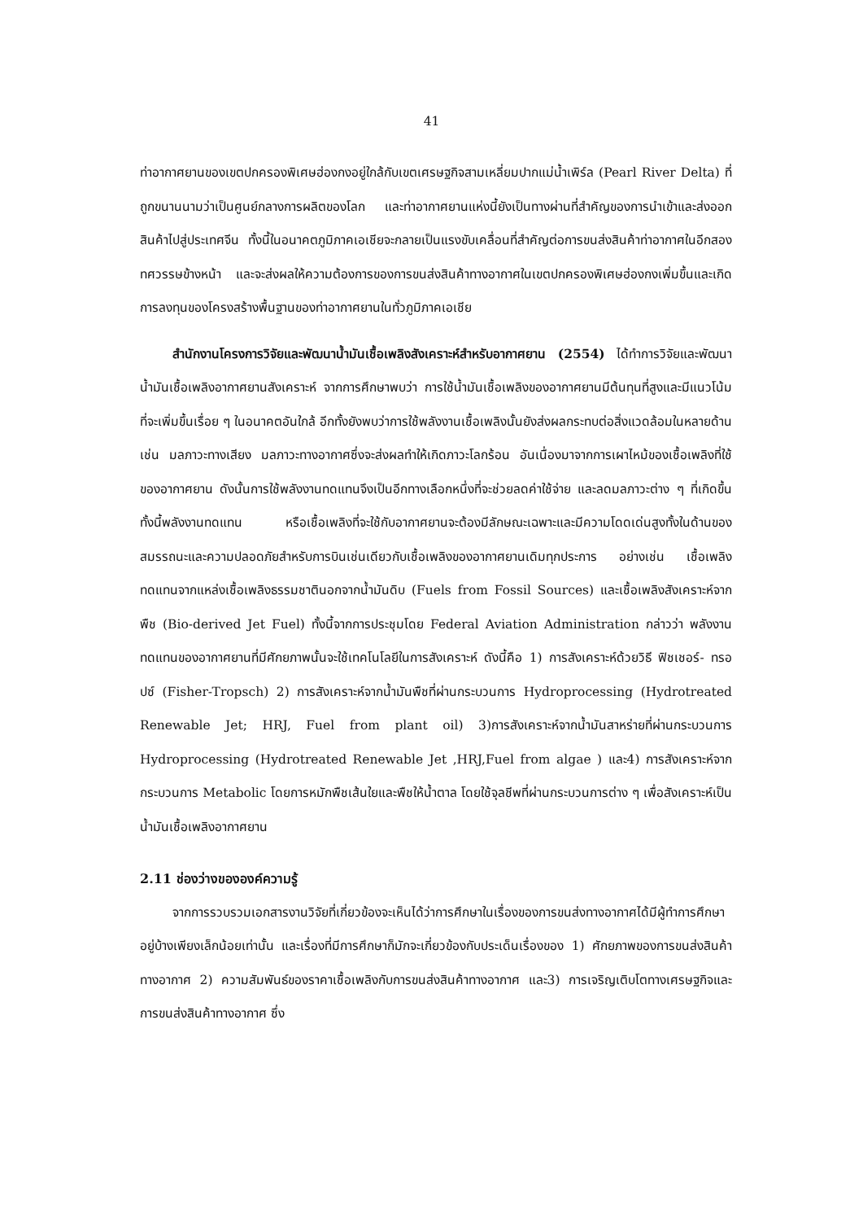41
ท่าอากาศยานของเขตปกครองพิเศษฮ่องกงอยู่ใกล้กับเขตเศรษฐกิจสามเหลี่ยมปากแม่น้ำเพิร์ล (Pearl River Delta) ที่ถูกขนานนามว่าเป็นศูนย์กลางการผลิตของโลก และท่าอากาศยานแห่งนี้ยังเป็นทางผ่านที่สำคัญของการนำเข้าและส่งออกสินค้าไปสู่ประเทศจีน ทั้งนี้ในอนาคตภูมิภาคเอเชียจะกลายเป็นแรงขับเคลื่อนที่สำคัญต่อการขนส่งสินค้าท่าอากาศในอีกสองทศวรรษข้างหน้า และจะส่งผลให้ความต้องการของการขนส่งสินค้าทางอากาศในเขตปกครองพิเศษฮ่องกงเพิ่มขึ้นและเกิดการลงทุนของโครงสร้างพื้นฐานของท่าอากาศยานในทั่วภูมิภาคเอเชีย
สำนักงานโครงการวิจัยและพัฒนาน้ำมันเชื้อเพลิงสังเคราะห์สำหรับอากาศยาน (2554) ได้ทำการวิจัยและพัฒนาน้ำมันเชื้อเพลิงอากาศยานสังเคราะห์ จากการศึกษาพบว่า การใช้น้ำมันเชื้อเพลิงของอากาศยานมีต้นทุนที่สูงและมีแนวโน้มที่จะเพิ่มขึ้นเรื่อย ๆ ในอนาคตอันใกล้ อีกทั้งยังพบว่าการใช้พลังงานเชื้อเพลิงนั้นยังส่งผลกระทบต่อสิ่งแวดล้อมในหลายด้าน เช่น มลภาวะทางเสียง มลภาวะทางอากาศซึ่งจะส่งผลทำให้เกิดภาวะโลกร้อน อันเนื่องมาจากการเผาไหม้ของเชื้อเพลิงที่ใช้ของอากาศยาน ดังนั้นการใช้พลังงานทดแทนจึงเป็นอีกทางเลือกหนึ่งที่จะช่วยลดค่าใช้จ่าย และลดมลภาวะต่าง ๆ ที่เกิดขึ้น ทั้งนี้พลังงานทดแทน หรือเชื้อเพลิงที่จะใช้กับอากาศยานจะต้องมีลักษณะเฉพาะและมีความโดดเด่นสูงทั้งในด้านของสมรรถนะและความปลอดภัยสำหรับการบินเช่นเดียวกับเชื้อเพลิงของอากาศยานเดิมทุกประการ อย่างเช่น เชื้อเพลิงทดแทนจากแหล่งเชื้อเพลิงธรรมชาตินอกจากน้ำมันดิบ (Fuels from Fossil Sources) และเชื้อเพลิงสังเคราะห์จากพืช (Bio-derived Jet Fuel) ทั้งนี้จากการประชุมโดย Federal Aviation Administration กล่าวว่า พลังงานทดแทนของอากาศยานที่มีศักยภาพนั้นจะใช้เทคโนโลยีในการสังเคราะห์ ดังนี้คือ 1) การสังเคราะห์ด้วยวิธี ฟิชเชอร์- ทรอปซ์ (Fisher-Tropsch) 2) การสังเคราะห์จากน้ำมันพืชที่ผ่านกระบวนการ Hydroprocessing (Hydrotreated Renewable Jet; HRJ, Fuel from plant oil) 3)การสังเคราะห์จากน้ำมันสาหร่ายที่ผ่านกระบวนการ Hydroprocessing (Hydrotreated Renewable Jet ,HRJ,Fuel from algae ) และ4) การสังเคราะห์จากกระบวนการ Metabolic โดยการหมักพืชเส้นใยและพืชให้น้ำตาล โดยใช้จุลชีพที่ผ่านกระบวนการต่าง ๆ เพื่อสังเคราะห์เป็นน้ำมันเชื้อเพลิงอากาศยาน
2.11 ช่องว่างขององค์ความรู้
จากการรวบรวมเอกสารงานวิจัยที่เกี่ยวข้องจะเห็นได้ว่าการศึกษาในเรื่องของการขนส่งทางอากาศได้มีผู้ทำการศึกษาอยู่บ้างเพียงเล็กน้อยเท่านั้น และเรื่องที่มีการศึกษาก็มักจะเกี่ยวข้องกับประเด็นเรื่องของ 1) ศักยภาพของการขนส่งสินค้าทางอากาศ 2) ความสัมพันธ์ของราคาเชื้อเพลิงกับการขนส่งสินค้าทางอากาศ และ3) การเจริญเติบโตทางเศรษฐกิจและการขนส่งสินค้าทางอากาศ ซึ่ง